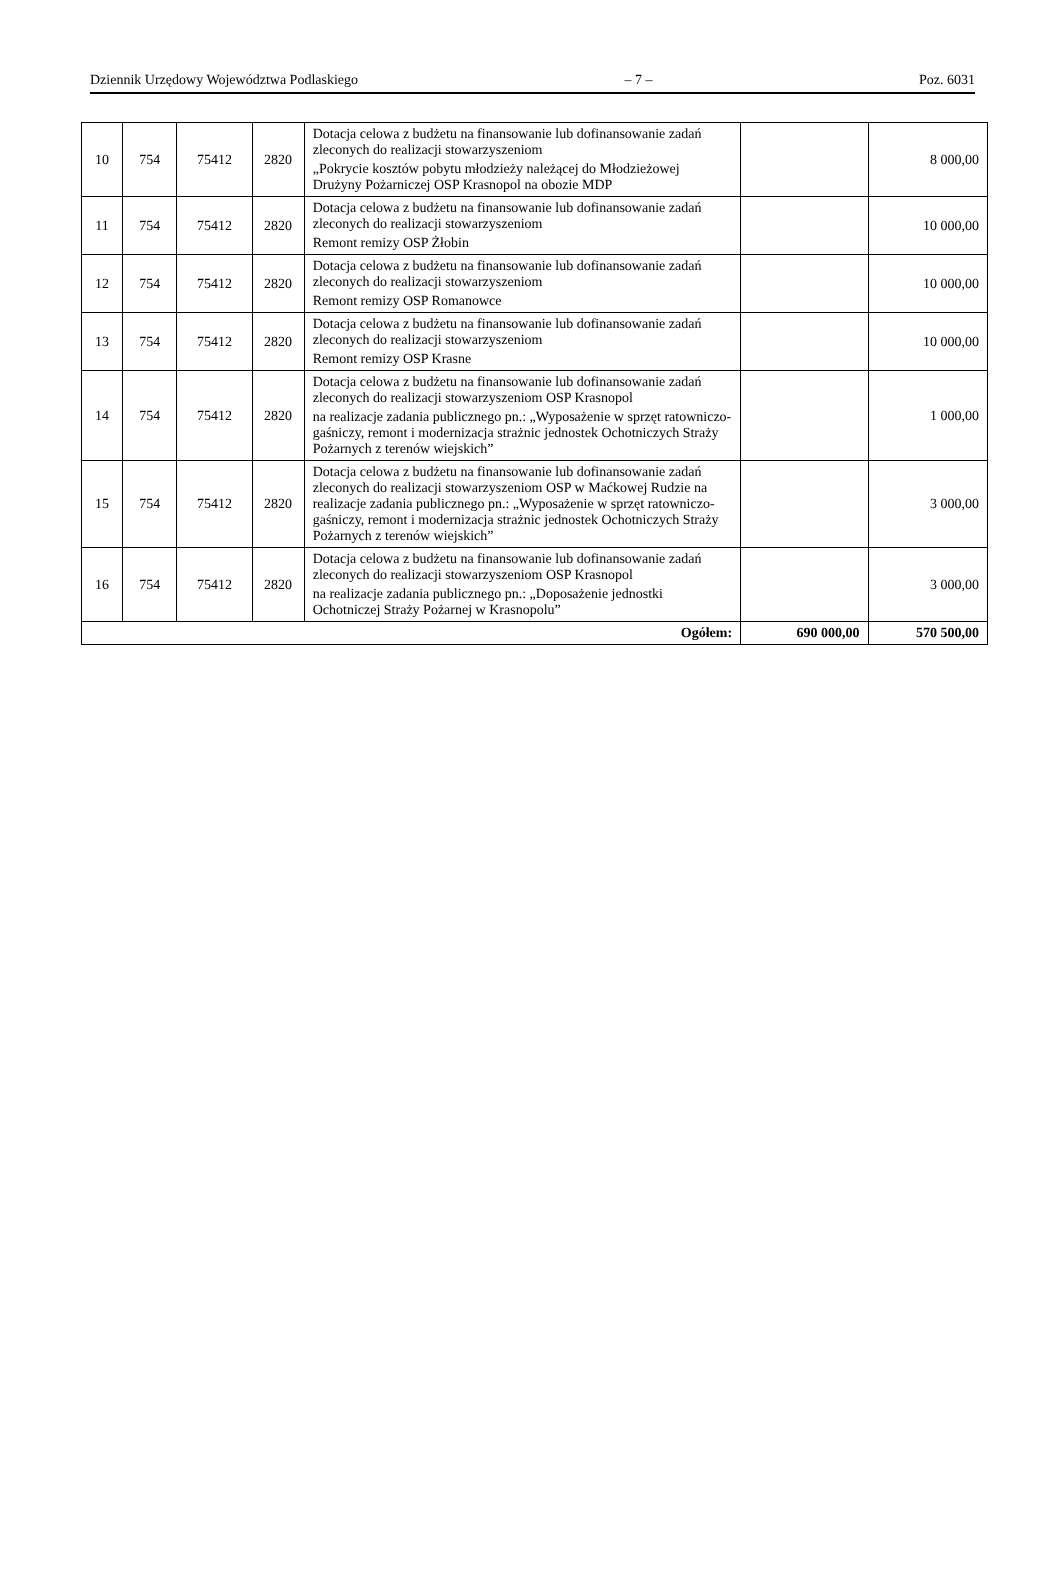Dziennik Urzędowy Województwa Podlaskiego – 7 – Poz. 6031
| 10 | 754 | 75412 | 2820 | Dotacja celowa z budżetu na finansowanie lub dofinansowanie zadań zleconych do realizacji stowarzyszeniom „Pokrycie kosztów pobytu młodzieży należącej do Młodzieżowej Drużyny Pożarniczej OSP Krasnopol na obozie MDP | | 8 000,00 |
| 11 | 754 | 75412 | 2820 | Dotacja celowa z budżetu na finansowanie lub dofinansowanie zadań zleconych do realizacji stowarzyszeniom Remont remizy OSP Żłobin | | 10 000,00 |
| 12 | 754 | 75412 | 2820 | Dotacja celowa z budżetu na finansowanie lub dofinansowanie zadań zleconych do realizacji stowarzyszeniom Remont remizy OSP Romanowce | | 10 000,00 |
| 13 | 754 | 75412 | 2820 | Dotacja celowa z budżetu na finansowanie lub dofinansowanie zadań zleconych do realizacji stowarzyszeniom Remont remizy OSP Krasne | | 10 000,00 |
| 14 | 754 | 75412 | 2820 | Dotacja celowa z budżetu na finansowanie lub dofinansowanie zadań zleconych do realizacji stowarzyszeniom OSP Krasnopol na realizacje zadania publicznego pn.: „Wyposażenie w sprzęt ratowniczo-gaśniczy, remont i modernizacja strażnic jednostek Ochotniczych Straży Pożarnych z terenów wiejskich” | | 1 000,00 |
| 15 | 754 | 75412 | 2820 | Dotacja celowa z budżetu na finansowanie lub dofinansowanie zadań zleconych do realizacji stowarzyszeniom OSP w Maćkowej Rudzie na realizacje zadania publicznego pn.: „Wyposażenie w sprzęt ratowniczo-gaśniczy, remont i modernizacja strażnic jednostek Ochotniczych Straży Pożarnych z terenów wiejskich” | | 3 000,00 |
| 16 | 754 | 75412 | 2820 | Dotacja celowa z budżetu na finansowanie lub dofinansowanie zadań zleconych do realizacji stowarzyszeniom OSP Krasnopol na realizacje zadania publicznego pn.: „Doposażenie jednostki Ochotniczej Straży Pożarnej w Krasnopolu” | | 3 000,00 |
| Ogółem: | | | | | 690 000,00 | 570 500,00 |